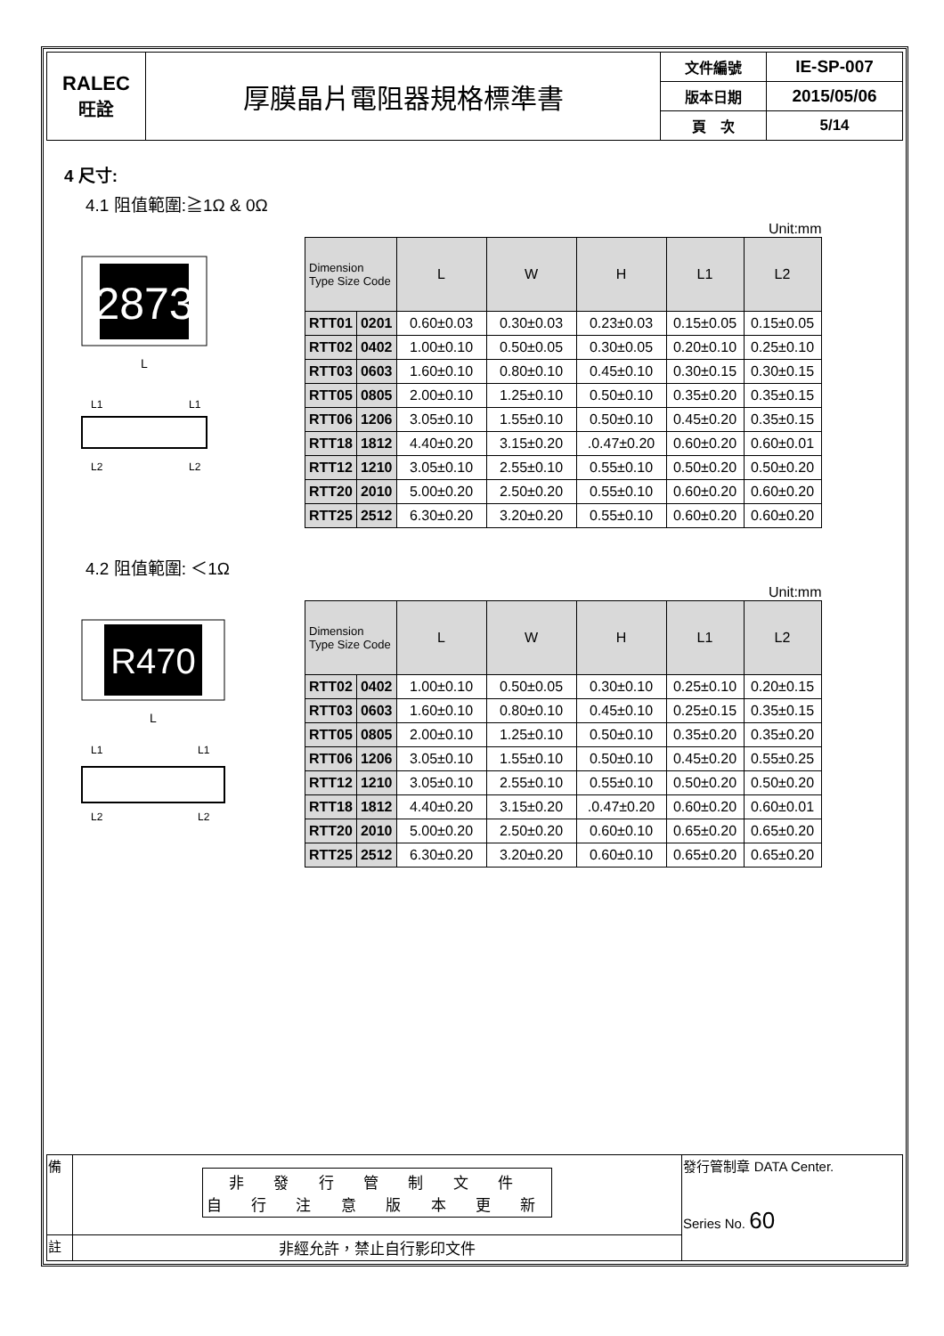| RALEC 旺詮 | 厚膜晶片電阻器規格標準書 | 文件編號 | IE-SP-007 |
| | | 版本日期 | 2015/05/06 |
| | | 頁 次 | 5/14 |
4 尺寸:
4.1 阻值範圍:≧1Ω & 0Ω
2873
L
L1
L1
L2
L2
Unit:mm
| Dimension Type Size Code | | L | W | H | L1 | L2 |
| --- | --- | --- | --- | --- | --- | --- |
| RTT01 | 0201 | 0.60±0.03 | 0.30±0.03 | 0.23±0.03 | 0.15±0.05 | 0.15±0.05 |
| RTT02 | 0402 | 1.00±0.10 | 0.50±0.05 | 0.30±0.05 | 0.20±0.10 | 0.25±0.10 |
| RTT03 | 0603 | 1.60±0.10 | 0.80±0.10 | 0.45±0.10 | 0.30±0.15 | 0.30±0.15 |
| RTT05 | 0805 | 2.00±0.10 | 1.25±0.10 | 0.50±0.10 | 0.35±0.20 | 0.35±0.15 |
| RTT06 | 1206 | 3.05±0.10 | 1.55±0.10 | 0.50±0.10 | 0.45±0.20 | 0.35±0.15 |
| RTT18 | 1812 | 4.40±0.20 | 3.15±0.20 | .0.47±0.20 | 0.60±0.20 | 0.60±0.01 |
| RTT12 | 1210 | 3.05±0.10 | 2.55±0.10 | 0.55±0.10 | 0.50±0.20 | 0.50±0.20 |
| RTT20 | 2010 | 5.00±0.20 | 2.50±0.20 | 0.55±0.10 | 0.60±0.20 | 0.60±0.20 |
| RTT25 | 2512 | 6.30±0.20 | 3.20±0.20 | 0.55±0.10 | 0.60±0.20 | 0.60±0.20 |
4.2 阻值範圍: ＜1Ω
R470
L
L1
L1
L2
L2
Unit:mm
| Dimension Type Size Code | | L | W | H | L1 | L2 |
| --- | --- | --- | --- | --- | --- | --- |
| RTT02 | 0402 | 1.00±0.10 | 0.50±0.05 | 0.30±0.10 | 0.25±0.10 | 0.20±0.15 |
| RTT03 | 0603 | 1.60±0.10 | 0.80±0.10 | 0.45±0.10 | 0.25±0.15 | 0.35±0.15 |
| RTT05 | 0805 | 2.00±0.10 | 1.25±0.10 | 0.50±0.10 | 0.35±0.20 | 0.35±0.20 |
| RTT06 | 1206 | 3.05±0.10 | 1.55±0.10 | 0.50±0.10 | 0.45±0.20 | 0.55±0.25 |
| RTT12 | 1210 | 3.05±0.10 | 2.55±0.10 | 0.55±0.10 | 0.50±0.20 | 0.50±0.20 |
| RTT18 | 1812 | 4.40±0.20 | 3.15±0.20 | .0.47±0.20 | 0.60±0.20 | 0.60±0.01 |
| RTT20 | 2010 | 5.00±0.20 | 2.50±0.20 | 0.60±0.10 | 0.65±0.20 | 0.65±0.20 |
| RTT25 | 2512 | 6.30±0.20 | 3.20±0.20 | 0.60±0.10 | 0.65±0.20 | 0.65±0.20 |
| 備 | 非 發 行 管 制 文 件 自 行 注 意 版 本 更 新 | 發行管制章 DATA Center. Series No. 60 |
| 註 | 非經允許，禁止自行影印文件 | |